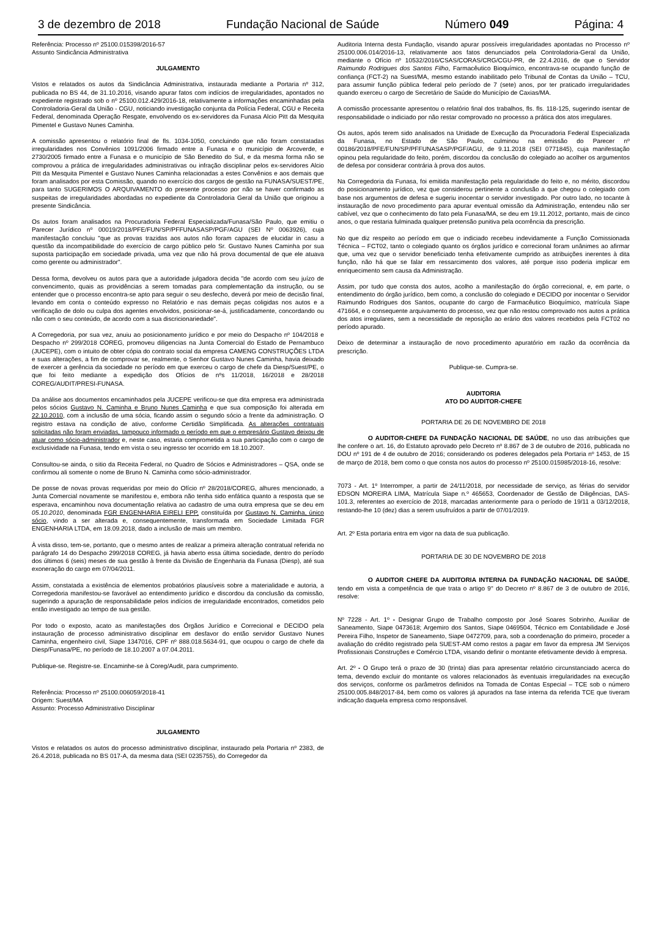3 de dezembro de 2018 Fundação Nacional de Saúde Número 049 Página: 4
Referência: Processo nº 25100.015398/2016-57
Assunto Sindicância Administrativa
JULGAMENTO
Vistos e relatados os autos da Sindicância Administrativa, instaurada mediante a Portaria nº 312, publicada no BS 44, de 31.10.2016, visando apurar fatos com indícios de irregularidades, apontados no expediente registrado sob o nº 25100.012.429/2016-18, relativamente a informações encaminhadas pela Controladoria-Geral da União - CGU, noticiando investigação conjunta da Polícia Federal, CGU e Receita Federal, denominada Operação Resgate, envolvendo os ex-servidores da Funasa Alcio Pitt da Mesquita Pimentel e Gustavo Nunes Caminha.
A comissão apresentou o relatório final de fls. 1034-1050, concluindo que não foram constatadas irregularidades nos Convênios 1091/2006 firmado entre a Funasa e o município de Arcoverde, e 2730/2005 firmado entre a Funasa e o município de São Benedito do Sul, e da mesma forma não se comprovou a prática de irregularidades administrativas ou infração disciplinar pelos ex-servidores Alcio Pitt da Mesquita Pimentel e Gustavo Nunes Caminha relacionadas a estes Convênios e aos demais que foram analisados por esta Comissão, quando no exercício dos cargos de gestão na FUNASA/SUEST/PE, para tanto SUGERIMOS O ARQUIVAMENTO do presente processo por não se haver confirmado as suspeitas de irregularidades abordadas no expediente da Controladoria Geral da União que originou a presente Sindicância.
Os autos foram analisados na Procuradoria Federal Especializada/Funasa/São Paulo, que emitiu o Parecer Jurídico nº 00019/2018/PFE/FUN/SP/PFFUNASASP/PGF/AGU (SEI Nº 0063926), cuja manifestação concluiu "que as provas trazidas aos autos não foram capazes de elucidar in casu a questão da incompatibilidade do exercício de cargo público pelo Sr. Gustavo Nunes Caminha por sua suposta participação em sociedade privada, uma vez que não há prova documental de que ele atuava como gerente ou administrador".
Dessa forma, devolveu os autos para que a autoridade julgadora decida "de acordo com seu juízo de convencimento, quais as providências a serem tomadas para complementação da instrução, ou se entender que o processo encontra-se apto para seguir o seu desfecho, deverá por meio de decisão final, levando em conta o conteúdo expresso no Relatório e nas demais peças coligidas nos autos e a verificação de dolo ou culpa dos agentes envolvidos, posicionar-se-á, justificadamente, concordando ou não com o seu conteúdo, de acordo com a sua discricionariedade".
A Corregedoria, por sua vez, anuiu ao posicionamento jurídico e por meio do Despacho nº 104/2018 e Despacho nº 299/2018 COREG, promoveu diligencias na Junta Comercial do Estado de Pernambuco (JUCEPE), com o intuito de obter cópia do contrato social da empresa CAMENG CONSTRUÇÕES LTDA e suas alterações, a fim de comprovar se, realmente, o Senhor Gustavo Nunes Caminha, havia deixado de exercer a gerência da sociedade no período em que exerceu o cargo de chefe da Diesp/Suest/PE, o que foi feito mediante a expedição dos Ofícios de nºs 11/2018, 16/2018 e 28/2018 COREG/AUDIT/PRESI-FUNASA.
Da análise aos documentos encaminhados pela JUCEPE verificou-se que dita empresa era administrada pelos sócios Gustavo N. Caminha e Bruno Nunes Caminha e que sua composição foi alterada em 22.10.2010, com a inclusão de uma sócia, ficando assim o segundo sócio a frente da administração. O registro estava na condição de ativo, conforme Certidão Simplificada. As alterações contratuais solicitadas não foram enviadas, tampouco informado o período em que o empresário Gustavo deixou de atuar como sócio-administrador e, neste caso, estaria comprometida a sua participação com o cargo de exclusividade na Funasa, tendo em vista o seu ingresso ter ocorrido em 18.10.2007.
Consultou-se ainda, o sitio da Receita Federal, no Quadro de Sócios e Administradores – QSA, onde se confirmou ali somente o nome de Bruno N. Caminha como sócio-administrador.
De posse de novas provas requeridas por meio do Ofício nº 28/2018/COREG, alhures mencionado, a Junta Comercial novamente se manifestou e, embora não tenha sido enfática quanto a resposta que se esperava, encaminhou nova documentação relativa ao cadastro de uma outra empresa que se deu em 05.10.2010, denominada FGR ENGENHARIA EIRELI EPP, constituída por Gustavo N. Caminha, único sócio, vindo a ser alterada e, consequentemente, transformada em Sociedade Limitada FGR ENGENHARIA LTDA, em 18.09.2018, dado a inclusão de mais um membro.
À vista disso, tem-se, portanto, que o mesmo antes de realizar a primeira alteração contratual referida no parágrafo 14 do Despacho 299/2018 COREG, já havia aberto essa última sociedade, dentro do período dos últimos 6 (seis) meses de sua gestão à frente da Divisão de Engenharia da Funasa (Diesp), até sua exoneração do cargo em 07/04/2011.
Assim, constatada a existência de elementos probatórios plausíveis sobre a materialidade e autoria, a Corregedoria manifestou-se favorável ao entendimento jurídico e discordou da conclusão da comissão, sugerindo a apuração de responsabilidade pelos indícios de irregularidade encontrados, cometidos pelo então investigado ao tempo de sua gestão.
Por todo o exposto, acato as manifestações dos Órgãos Jurídico e Correcional e DECIDO pela instauração de processo administrativo disciplinar em desfavor do então servidor Gustavo Nunes Caminha, engenheiro civil, Siape 1347016, CPF nº 888.018.5634-91, que ocupou o cargo de chefe da Diesp/Funasa/PE, no período de 18.10.2007 a 07.04.2011.
Publique-se. Registre-se. Encaminhe-se à Coreg/Audit, para cumprimento.
Referência: Processo nº 25100.006059/2018-41
Origem: Suest/MA
Assunto: Processo Administrativo Disciplinar
JULGAMENTO
Vistos e relatados os autos do processo administrativo disciplinar, instaurado pela Portaria nº 2383, de 26.4.2018, publicada no BS 017-A, da mesma data (SEI 0235755), do Corregedor da
Auditoria Interna desta Fundação, visando apurar possíveis irregularidades apontadas no Processo nº 25100.006.014/2016-13, relativamente aos fatos denunciados pela Controladoria-Geral da União, mediante o Ofício nº 10532/2016/CSAS/CORAS/CRG/CGU-PR, de 22.4.2016, de que o Servidor Raimundo Rodrigues dos Santos Filho, Farmacêutico Bioquímico, encontrava-se ocupando função de confiança (FCT-2) na Suest/MA, mesmo estando inabilitado pelo Tribunal de Contas da União – TCU, para assumir função pública federal pelo período de 7 (sete) anos, por ter praticado irregularidades quando exerceu o cargo de Secretário de Saúde do Município de Caxias/MA.
A comissão processante apresentou o relatório final dos trabalhos, fls. fls. 118-125, sugerindo isentar de responsabilidade o indiciado por não restar comprovado no processo a prática dos atos irregulares.
Os autos, após terem sido analisados na Unidade de Execução da Procuradoria Federal Especializada da Funasa, no Estado de São Paulo, culminou na emissão do Parecer nº 00186/2018/PFE/FUN/SP/PFFUNASASP/PGF/AGU, de 9.11.2018 (SEI 0771845), cuja manifestação opinou pela regularidade do feito, porém, discordou da conclusão do colegiado ao acolher os argumentos de defesa por considerar contrária à prova dos autos.
Na Corregedoria da Funasa, foi emitida manifestação pela regularidade do feito e, no mérito, discordou do posicionamento jurídico, vez que considerou pertinente a conclusão a que chegou o colegiado com base nos argumentos de defesa e sugeriu inocentar o servidor investigado. Por outro lado, no tocante à instauração de novo procedimento para apurar eventual omissão da Administração, entendeu não ser cabível, vez que o conhecimento do fato pela Funasa/MA, se deu em 19.11.2012, portanto, mais de cinco anos, o que restaria fulminada qualquer pretensão punitiva pela ocorrência da prescrição.
No que diz respeito ao período em que o indiciado recebeu indevidamente a Função Comissionada Técnica – FCT02, tanto o colegiado quanto os órgãos jurídico e correcional foram unânimes ao afirmar que, uma vez que o servidor beneficiado tenha efetivamente cumprido as atribuições inerentes à dita função, não há que se falar em ressarcimento dos valores, até porque isso poderia implicar em enriquecimento sem causa da Administração.
Assim, por tudo que consta dos autos, acolho a manifestação do órgão correcional, e, em parte, o entendimento do órgão jurídico, bem como, a conclusão do colegiado e DECIDO por inocentar o Servidor Raimundo Rodrigues dos Santos, ocupante do cargo de Farmacêutico Bioquímico, matrícula Siape 471664, e o consequente arquivamento do processo, vez que não restou comprovado nos autos a prática dos atos irregulares, sem a necessidade de reposição ao erário dos valores recebidos pela FCT02 no período apurado.
Deixo de determinar a instauração de novo procedimento apuratório em razão da ocorrência da prescrição.
Publique-se. Cumpra-se.
AUDITORIA
ATO DO AUDITOR-CHEFE
PORTARIA DE 26 DE NOVEMBRO DE 2018
O AUDITOR-CHEFE DA FUNDAÇÃO NACIONAL DE SAÚDE, no uso das atribuições que lhe confere o art. 16, do Estatuto aprovado pelo Decreto nº 8.867 de 3 de outubro de 2016, publicada no DOU nº 191 de 4 de outubro de 2016; considerando os poderes delegados pela Portaria nº 1453, de 15 de março de 2018, bem como o que consta nos autos do processo nº 25100.015985/2018-16, resolve:
7073 - Art. 1º Interromper, a partir de 24/11/2018, por necessidade de serviço, as férias do servidor EDSON MOREIRA LIMA, Matrícula Siape n.º 465653, Coordenador de Gestão de Diligências, DAS-101.3, referentes ao exercício de 2018, marcadas anteriormente para o período de 19/11 a 03/12/2018, restando-lhe 10 (dez) dias a serem usufruídos a partir de 07/01/2019.
Art. 2º Esta portaria entra em vigor na data de sua publicação.
PORTARIA DE 30 DE NOVEMBRO DE 2018
O AUDITOR CHEFE DA AUDITORIA INTERNA DA FUNDAÇÃO NACIONAL DE SAÚDE, tendo em vista a competência de que trata o artigo 9° do Decreto nº 8.867 de 3 de outubro de 2016, resolve:
Nº 7228 - Art. 1º - Designar Grupo de Trabalho composto por José Soares Sobrinho, Auxiliar de Saneamento, Siape 0473618; Argemiro dos Santos, Siape 0469504, Técnico em Contabilidade e José Pereira Filho, Inspetor de Saneamento, Siape 0472709, para, sob a coordenação do primeiro, proceder a avaliação do crédito registrado pela SUEST-AM como restos a pagar em favor da empresa JM Serviços Profissionais Construções e Comércio LTDA, visando definir o montante efetivamente devido à empresa.
Art. 2º - O Grupo terá o prazo de 30 (trinta) dias para apresentar relatório circunstanciado acerca do tema, devendo excluir do montante os valores relacionados às eventuais irregularidades na execução dos serviços, conforme os parâmetros definidos na Tomada de Contas Especial – TCE sob o número 25100.005.848/2017-84, bem como os valores já apurados na fase interna da referida TCE que tiveram indicação daquela empresa como responsável.